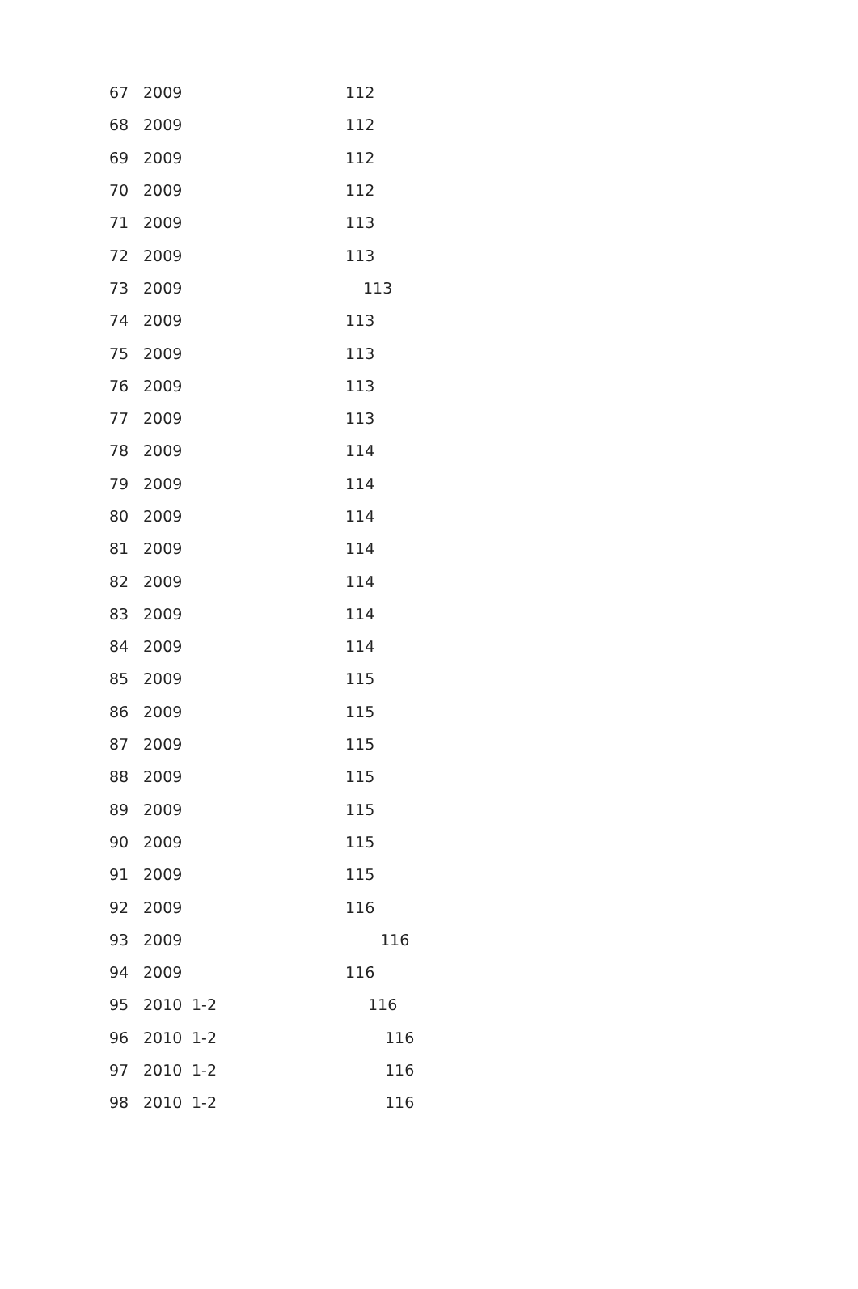| 67 | 2009 | | 112 |
| 68 | 2009 | | 112 |
| 69 | 2009 | | 112 |
| 70 | 2009 | | 112 |
| 71 | 2009 | | 113 |
| 72 | 2009 | | 113 |
| 73 | 2009 | | 113 |
| 74 | 2009 | | 113 |
| 75 | 2009 | | 113 |
| 76 | 2009 | | 113 |
| 77 | 2009 | | 113 |
| 78 | 2009 | | 114 |
| 79 | 2009 | | 114 |
| 80 | 2009 | | 114 |
| 81 | 2009 | | 114 |
| 82 | 2009 | | 114 |
| 83 | 2009 | | 114 |
| 84 | 2009 | | 114 |
| 85 | 2009 | | 115 |
| 86 | 2009 | | 115 |
| 87 | 2009 | | 115 |
| 88 | 2009 | | 115 |
| 89 | 2009 | | 115 |
| 90 | 2009 | | 115 |
| 91 | 2009 | | 115 |
| 92 | 2009 | | 116 |
| 93 | 2009 | | 116 |
| 94 | 2009 | | 116 |
| 95 | 2010 | 1-2 | 116 |
| 96 | 2010 | 1-2 | 116 |
| 97 | 2010 | 1-2 | 116 |
| 98 | 2010 | 1-2 | 116 |